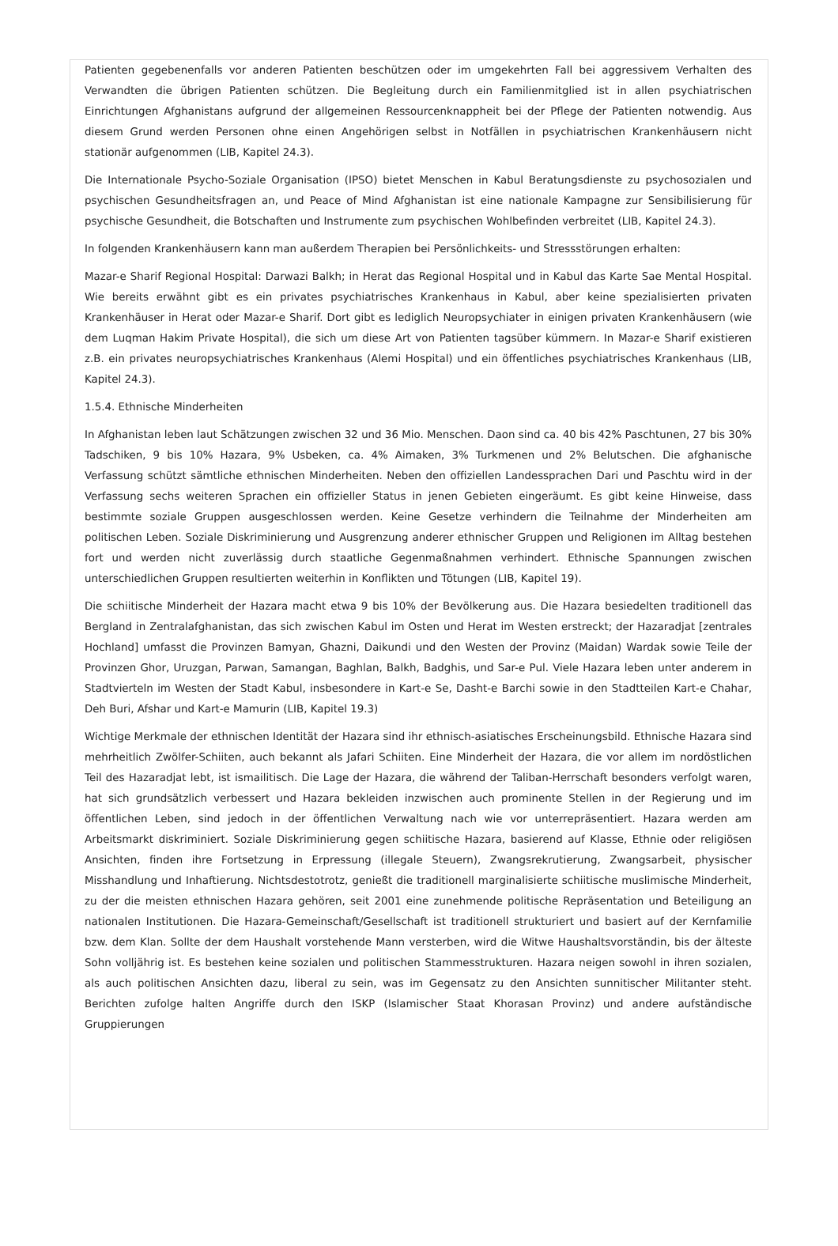Patienten gegebenenfalls vor anderen Patienten beschützen oder im umgekehrten Fall bei aggressivem Verhalten des Verwandten die übrigen Patienten schützen. Die Begleitung durch ein Familienmitglied ist in allen psychiatrischen Einrichtungen Afghanistans aufgrund der allgemeinen Ressourcenknappheit bei der Pflege der Patienten notwendig. Aus diesem Grund werden Personen ohne einen Angehörigen selbst in Notfällen in psychiatrischen Krankenhäusern nicht stationär aufgenommen (LIB, Kapitel 24.3).
Die Internationale Psycho-Soziale Organisation (IPSO) bietet Menschen in Kabul Beratungsdienste zu psychosozialen und psychischen Gesundheitsfragen an, und Peace of Mind Afghanistan ist eine nationale Kampagne zur Sensibilisierung für psychische Gesundheit, die Botschaften und Instrumente zum psychischen Wohlbefinden verbreitet (LIB, Kapitel 24.3).
In folgenden Krankenhäusern kann man außerdem Therapien bei Persönlichkeits- und Stressstörungen erhalten:
Mazar-e Sharif Regional Hospital: Darwazi Balkh; in Herat das Regional Hospital und in Kabul das Karte Sae Mental Hospital. Wie bereits erwähnt gibt es ein privates psychiatrisches Krankenhaus in Kabul, aber keine spezialisierten privaten Krankenhäuser in Herat oder Mazar-e Sharif. Dort gibt es lediglich Neuropsychiater in einigen privaten Krankenhäusern (wie dem Luqman Hakim Private Hospital), die sich um diese Art von Patienten tagsüber kümmern. In Mazar-e Sharif existieren z.B. ein privates neuropsychiatrisches Krankenhaus (Alemi Hospital) und ein öffentliches psychiatrisches Krankenhaus (LIB, Kapitel 24.3).
1.5.4. Ethnische Minderheiten
In Afghanistan leben laut Schätzungen zwischen 32 und 36 Mio. Menschen. Daon sind ca. 40 bis 42% Paschtunen, 27 bis 30% Tadschiken, 9 bis 10% Hazara, 9% Usbeken, ca. 4% Aimaken, 3% Turkmenen und 2% Belutschen. Die afghanische Verfassung schützt sämtliche ethnischen Minderheiten. Neben den offiziellen Landessprachen Dari und Paschtu wird in der Verfassung sechs weiteren Sprachen ein offizieller Status in jenen Gebieten eingeräumt. Es gibt keine Hinweise, dass bestimmte soziale Gruppen ausgeschlossen werden. Keine Gesetze verhindern die Teilnahme der Minderheiten am politischen Leben. Soziale Diskriminierung und Ausgrenzung anderer ethnischer Gruppen und Religionen im Alltag bestehen fort und werden nicht zuverlässig durch staatliche Gegenmaßnahmen verhindert. Ethnische Spannungen zwischen unterschiedlichen Gruppen resultierten weiterhin in Konflikten und Tötungen (LIB, Kapitel 19).
Die schiitische Minderheit der Hazara macht etwa 9 bis 10% der Bevölkerung aus. Die Hazara besiedelten traditionell das Bergland in Zentralafghanistan, das sich zwischen Kabul im Osten und Herat im Westen erstreckt; der Hazaradjat [zentrales Hochland] umfasst die Provinzen Bamyan, Ghazni, Daikundi und den Westen der Provinz (Maidan) Wardak sowie Teile der Provinzen Ghor, Uruzgan, Parwan, Samangan, Baghlan, Balkh, Badghis, und Sar-e Pul. Viele Hazara leben unter anderem in Stadtvierteln im Westen der Stadt Kabul, insbesondere in Kart-e Se, Dasht-e Barchi sowie in den Stadtteilen Kart-e Chahar, Deh Buri, Afshar und Kart-e Mamurin (LIB, Kapitel 19.3)
Wichtige Merkmale der ethnischen Identität der Hazara sind ihr ethnisch-asiatisches Erscheinungsbild. Ethnische Hazara sind mehrheitlich Zwölfer-Schiiten, auch bekannt als Jafari Schiiten. Eine Minderheit der Hazara, die vor allem im nordöstlichen Teil des Hazaradjat lebt, ist ismailitisch. Die Lage der Hazara, die während der Taliban-Herrschaft besonders verfolgt waren, hat sich grundsätzlich verbessert und Hazara bekleiden inzwischen auch prominente Stellen in der Regierung und im öffentlichen Leben, sind jedoch in der öffentlichen Verwaltung nach wie vor unterrepräsentiert. Hazara werden am Arbeitsmarkt diskriminiert. Soziale Diskriminierung gegen schiitische Hazara, basierend auf Klasse, Ethnie oder religiösen Ansichten, finden ihre Fortsetzung in Erpressung (illegale Steuern), Zwangsrekrutierung, Zwangsarbeit, physischer Misshandlung und Inhaftierung. Nichtsdestotrotz, genießt die traditionell marginalisierte schiitische muslimische Minderheit, zu der die meisten ethnischen Hazara gehören, seit 2001 eine zunehmende politische Repräsentation und Beteiligung an nationalen Institutionen. Die Hazara-Gemeinschaft/Gesellschaft ist traditionell strukturiert und basiert auf der Kernfamilie bzw. dem Klan. Sollte der dem Haushalt vorstehende Mann versterben, wird die Witwe Haushaltsvorständin, bis der älteste Sohn volljährig ist. Es bestehen keine sozialen und politischen Stammesstrukturen. Hazara neigen sowohl in ihren sozialen, als auch politischen Ansichten dazu, liberal zu sein, was im Gegensatz zu den Ansichten sunnitischer Militanter steht. Berichten zufolge halten Angriffe durch den ISKP (Islamischer Staat Khorasan Provinz) und andere aufständische Gruppierungen